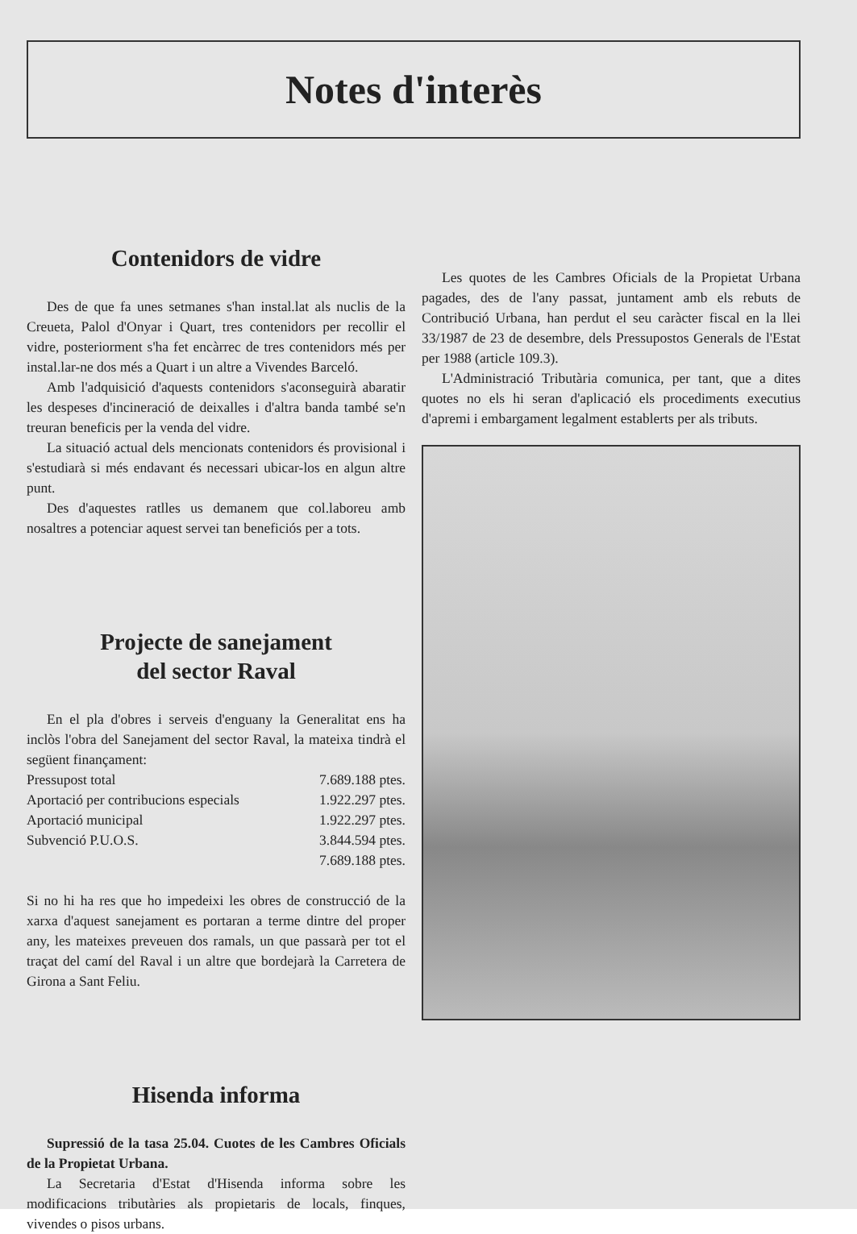Notes d'interès
Contenidors de vidre
Des de que fa unes setmanes s'han instal.lat als nuclis de la Creueta, Palol d'Onyar i Quart, tres contenidors per recollir el vidre, posteriorment s'ha fet encàrrec de tres contenidors més per instal.lar-ne dos més a Quart i un altre a Vivendes Barceló.
Amb l'adquisició d'aquests contenidors s'aconseguirà abaratir les despeses d'incineració de deixalles i d'altra banda també se'n treuran beneficis per la venda del vidre.
La situació actual dels mencionats contenidors és provisional i s'estudiarà si més endavant és necessari ubicar-los en algun altre punt.
Des d'aquestes ratlles us demanem que col.laboreu amb nosaltres a potenciar aquest servei tan beneficiós per a tots.
Projecte de sanejament
del sector Raval
En el pla d'obres i serveis d'enguany la Generalitat ens ha inclòs l'obra del Sanejament del sector Raval, la mateixa tindrà el següent finançament:
| Pressupost total | 7.689.188 ptes. |
| Aportació per contribucions especials | 1.922.297 ptes. |
| Aportació municipal | 1.922.297 ptes. |
| Subvenció P.U.O.S. | 3.844.594 ptes. |
| | 7.689.188 ptes. |
Si no hi ha res que ho impedeixi les obres de construcció de la xarxa d'aquest sanejament es portaran a terme dintre del proper any, les mateixes preveuen dos ramals, un que passarà per tot el traçat del camí del Raval i un altre que bordejarà la Carretera de Girona a Sant Feliu.
Hisenda informa
Supressió de la tasa 25.04. Cuotes de les Cambres Oficials de la Propietat Urbana.
La Secretaria d'Estat d'Hisenda informa sobre les modificacions tributàries als propietaris de locals, finques, vivendes o pisos urbans.
Les quotes de les Cambres Oficials de la Propietat Urbana pagades, des de l'any passat, juntament amb els rebuts de Contribució Urbana, han perdut el seu caràcter fiscal en la llei 33/1987 de 23 de desembre, dels Pressupostos Generals de l'Estat per 1988 (article 109.3).
L'Administració Tributària comunica, per tant, que a dites quotes no els hi seran d'aplicació els procediments executius d'apremi i embargament legalment establerts per als tributs.